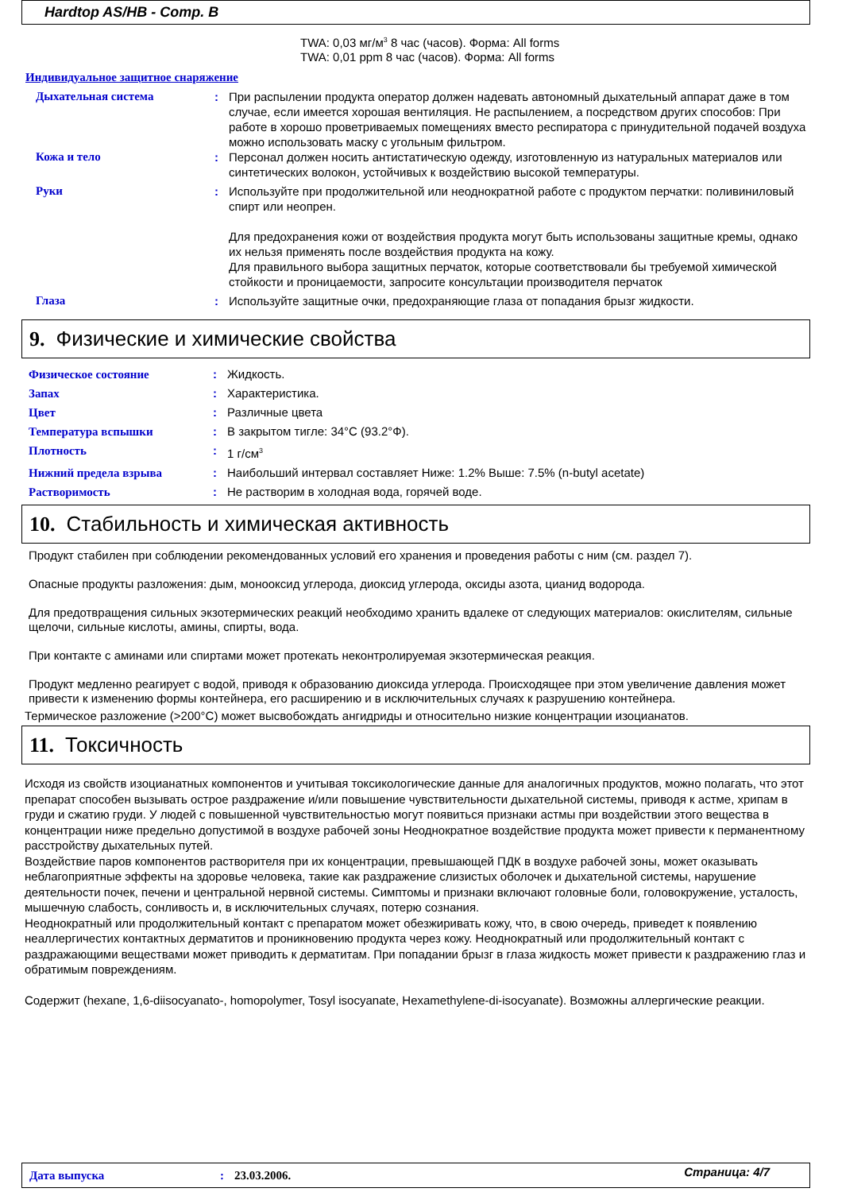Hardtop AS/HB - Comp. B
TWA: 0,03 мг/м<sup>3</sup> 8 час (часов). Форма: All forms
TWA: 0,01 ppm 8 час (часов). Форма: All forms
Индивидуальное защитное снаряжение
Дыхательная система: При распылении продукта оператор должен надевать автономный дыхательный аппарат даже в том случае, если имеется хорошая вентиляция. Не распылением, а посредством других способов: При работе в хорошо проветриваемых помещениях вместо респиратора с принудительной подачей воздуха можно использовать маску с угольным фильтром.
Кожа и тело: Персонал должен носить антистатическую одежду, изготовленную из натуральных материалов или синтетических волокон, устойчивых к воздействию высокой температуры.
Руки: Используйте при продолжительной или неоднократной работе с продуктом перчатки: поливиниловый спирт или неопрен.
Для предохранения кожи от воздействия продукта могут быть использованы защитные кремы, однако их нельзя применять после воздействия продукта на кожу.
Для правильного выбора защитных перчаток, которые соответствовали бы требуемой химической стойкости и проницаемости, запросите консультации производителя перчаток
Глаза: Используйте защитные очки, предохраняющие глаза от попадания брызг жидкости.
9. Физические и химические свойства
Физическое состояние: Жидкость.
Запах: Характеристика.
Цвет: Различные цвета
Температура вспышки: В закрытом тигле: 34°C (93.2°Ф).
Плотность: 1 г/см<sup>3</sup>
Нижний предела взрыва: Наибольший интервал составляет Ниже: 1.2% Выше: 7.5% (n-butyl acetate)
Растворимость: Не растворим в холодная вода, горячей воде.
10. Стабильность и химическая активность
Продукт стабилен при соблюдении рекомендованных условий его хранения и проведения работы с ним (см. раздел 7).
Опасные продукты разложения: дым, монооксид углерода, диоксид углерода, оксиды азота, цианид водорода.
Для предотвращения сильных экзотермических реакций необходимо хранить вдалеке от следующих материалов: окислителям, сильные щелочи, сильные кислоты, амины, спирты, вода.
При контакте с аминами или спиртами может протекать неконтролируемая экзотермическая реакция.
Продукт медленно реагирует с водой, приводя к образованию диоксида углерода. Происходящее при этом увеличение давления может привести к изменению формы контейнера, его расширению и в исключительных случаях к разрушению контейнера.
Термическое разложение (>200°C) может высвобождать ангидриды и относительно низкие концентрации изоцианатов.
11. Токсичность
Исходя из свойств изоцианатных компонентов и учитывая токсикологические данные для аналогичных продуктов, можно полагать, что этот препарат способен вызывать острое раздражение и/или повышение чувствительности дыхательной системы, приводя к астме, хрипам в груди и сжатию груди. У людей с повышенной чувствительностью могут появиться признаки астмы при воздействии этого вещества в концентрации ниже предельно допустимой в воздухе рабочей зоны Неоднократное воздействие продукта может привести к перманентному расстройству дыхательных путей.
Воздействие паров компонентов растворителя при их концентрации, превышающей ПДК в воздухе рабочей зоны, может оказывать неблагоприятные эффекты на здоровье человека, такие как раздражение слизистых оболочек и дыхательной системы, нарушение деятельности почек, печени и центральной нервной системы. Симптомы и признаки включают головные боли, головокружение, усталость, мышечную слабость, сонливость и, в исключительных случаях, потерю сознания.
Неоднократный или продолжительный контакт с препаратом может обезжиривать кожу, что, в свою очередь, приведет к появлению неаллергичестих контактных дерматитов и проникновению продукта через кожу. Неоднократный или продолжительный контакт с раздражающими веществами может приводить к дерматитам. При попадании брызг в глаза жидкость может привести к раздражению глаз и обратимым повреждениям.
Содержит (hexane, 1,6-diisocyanato-, homopolymer, Tosyl isocyanate, Hexamethylene-di-isocyanate). Возможны аллергические реакции.
Дата выпуска: 23.03.2006. Страница: 4/7